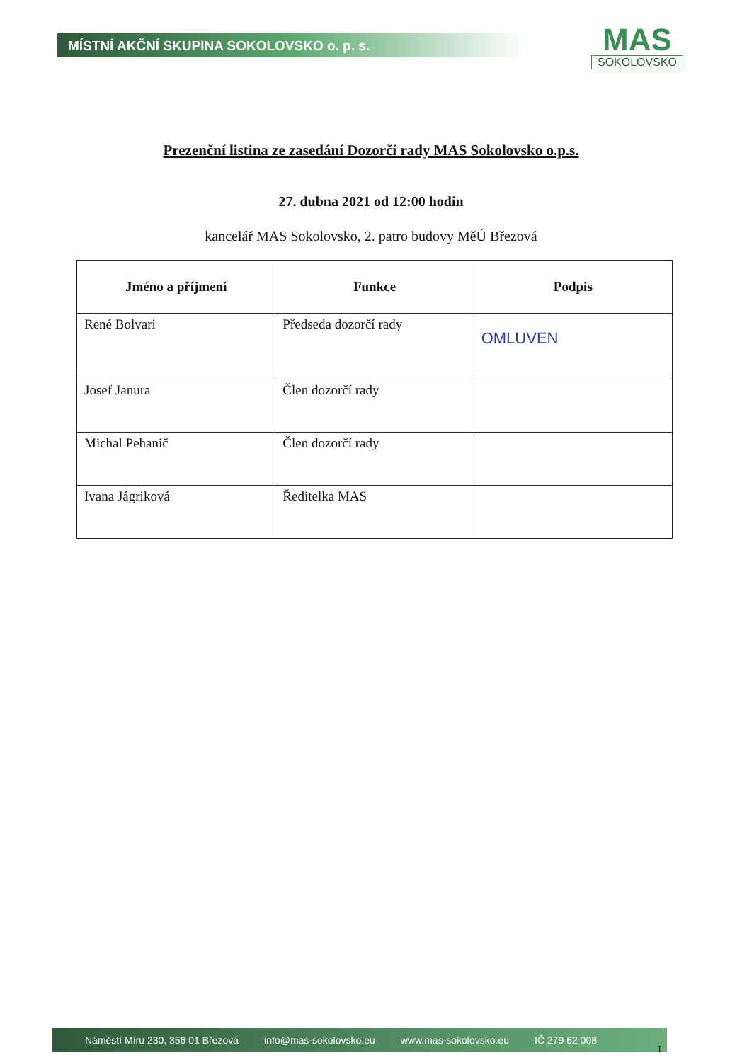MÍSTNÍ AKČNÍ SKUPINA SOKOLOVSKO o. p. s.
MAS
SOKOLOVSKO
Prezenční listina ze zasedání Dozorčí rady MAS Sokolovsko o.p.s.
27. dubna 2021 od 12:00 hodin
kancelář MAS Sokolovsko, 2. patro budovy MěÚ Březová
| Jméno a příjmení | Funkce | Podpis |
| --- | --- | --- |
| René Bolvari | Předseda dozorčí rady | OMLUVEN |
| Josef Janura | Člen dozorčí rady | |
| Michal Pehanič | Člen dozorčí rady | |
| Ivana Jágriková | Ředitelka MAS | |
Náměstí Míru 230, 356 01 Březová info@mas-sokolovsko.eu www.mas-sokolovsko.eu IČ 279 62 008
1